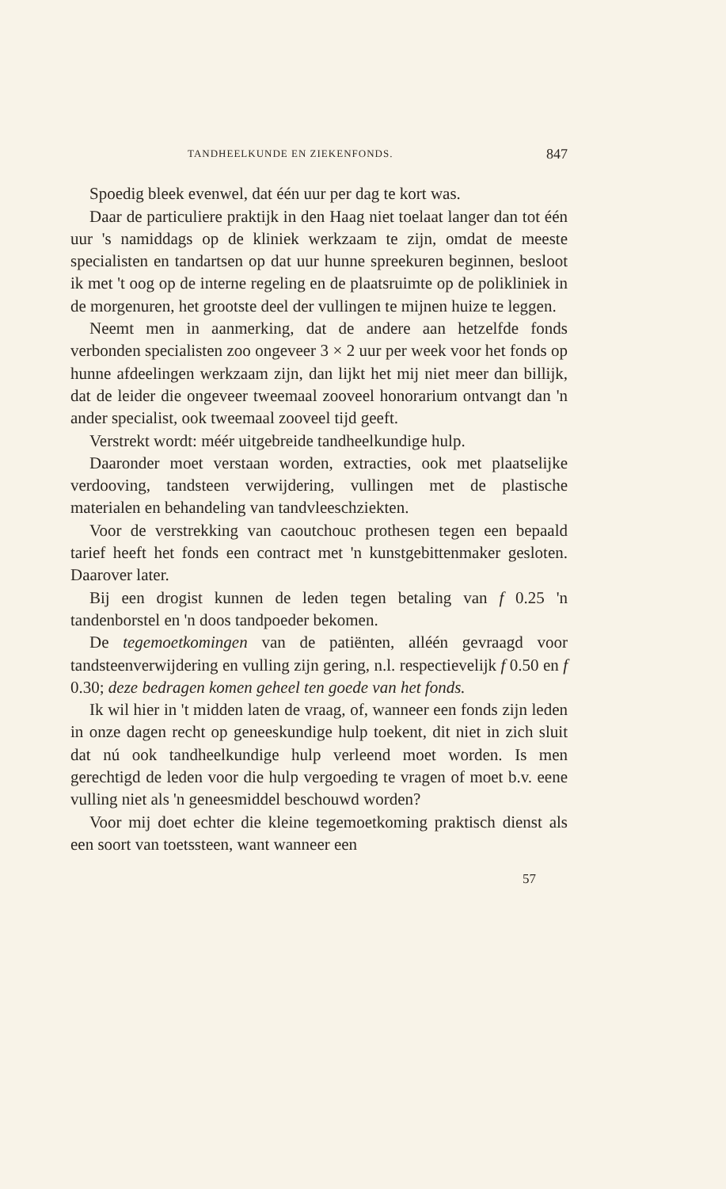TANDHEELKUNDE EN ZIEKENFONDS. 847
Spoedig bleek evenwel, dat één uur per dag te kort was.
Daar de particuliere praktijk in den Haag niet toelaat langer dan tot één uur 's namiddags op de kliniek werkzaam te zijn, omdat de meeste specialisten en tandartsen op dat uur hunne spreekuren beginnen, besloot ik met 't oog op de interne regeling en de plaatsruimte op de polikliniek in de morgenuren, het grootste deel der vullingen te mijnen huize te leggen.
Neemt men in aanmerking, dat de andere aan hetzelfde fonds verbonden specialisten zoo ongeveer 3 × 2 uur per week voor het fonds op hunne afdeelingen werkzaam zijn, dan lijkt het mij niet meer dan billijk, dat de leider die ongeveer tweemaal zooveel honorarium ontvangt dan 'n ander specialist, ook tweemaal zooveel tijd geeft.
Verstrekt wordt: méér uitgebreide tandheelkundige hulp.
Daaronder moet verstaan worden, extracties, ook met plaatselijke verdooving, tandsteen verwijdering, vullingen met de plastische materialen en behandeling van tandvleeschziekten.
Voor de verstrekking van caoutchouc prothesen tegen een bepaald tarief heeft het fonds een contract met 'n kunstgebittenmaker gesloten. Daarover later.
Bij een drogist kunnen de leden tegen betaling van f 0.25 'n tandenborstel en 'n doos tandpoeder bekomen.
De tegemoetkomingen van de patiënten, alléén gevraagd voor tandsteenverwijdering en vulling zijn gering, n.l. respectievelijk f 0.50 en f 0.30; deze bedragen komen geheel ten goede van het fonds.
Ik wil hier in 't midden laten de vraag, of, wanneer een fonds zijn leden in onze dagen recht op geneeskundige hulp toekent, dit niet in zich sluit dat nú ook tandheelkundige hulp verleend moet worden. Is men gerechtigd de leden voor die hulp vergoeding te vragen of moet b.v. eene vulling niet als 'n geneesmiddel beschouwd worden?
Voor mij doet echter die kleine tegemoetkoming praktisch dienst als een soort van toetssteen, want wanneer een
57